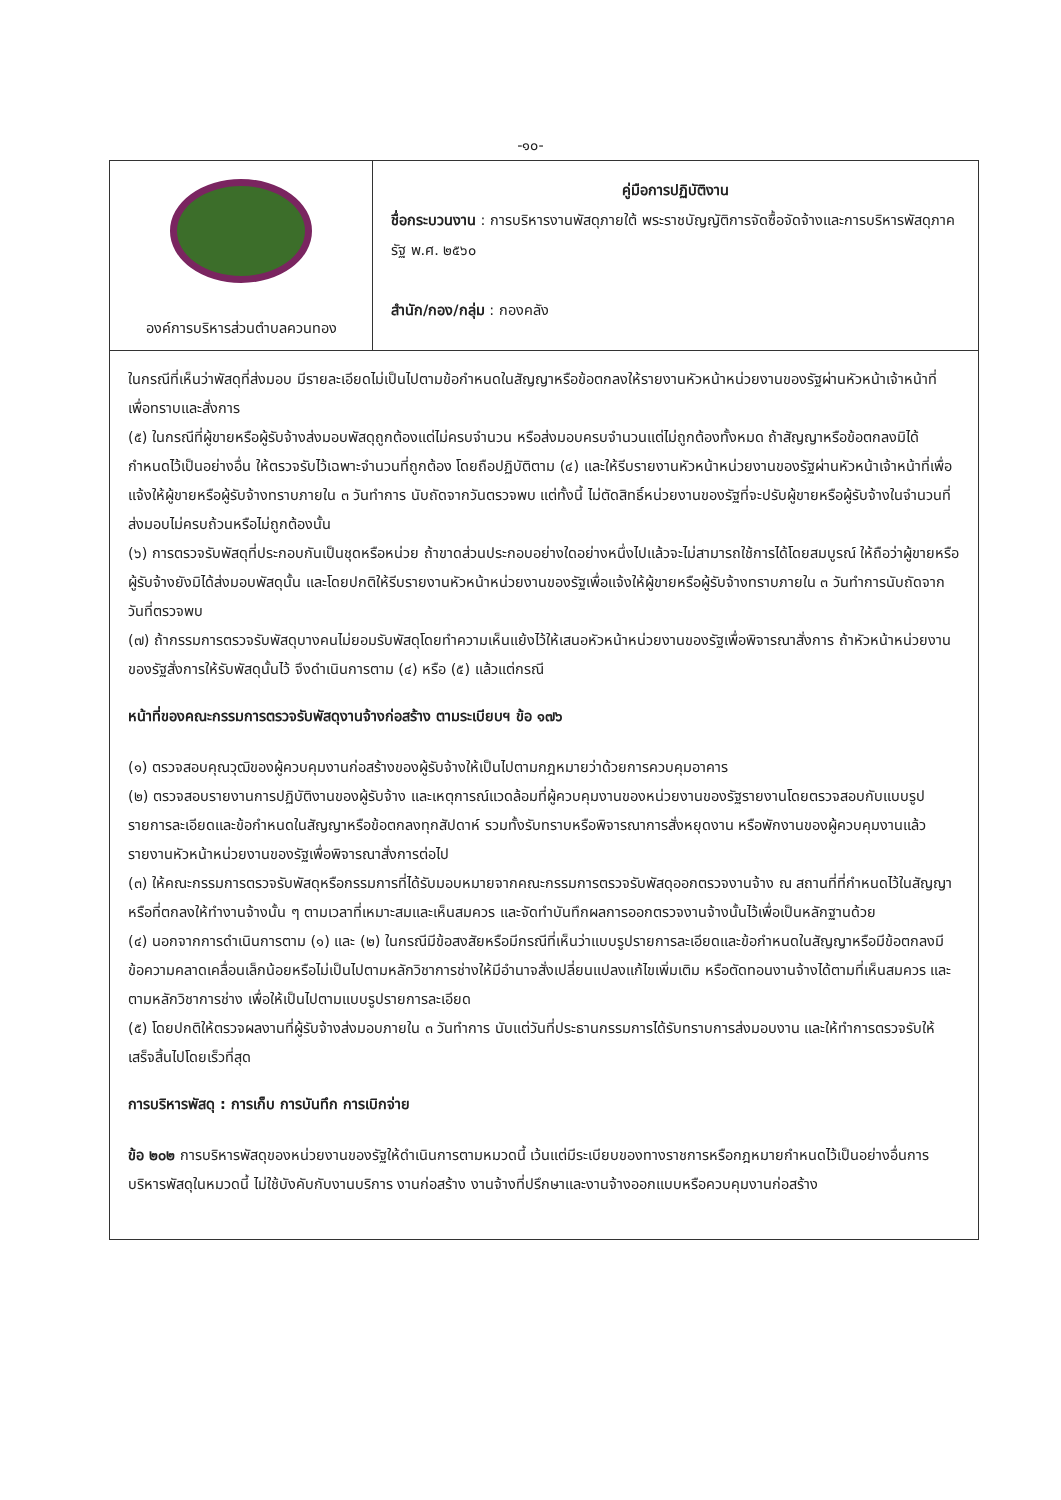-๑๐-
| องค์การบริหารส่วนตำบลควนทอง | คู่มือการปฏิบัติงาน ชื่อกระบวนงาน : การบริหารงานพัสดุภายใต้ พระราชบัญญัติการจัดซื้อจัดจ้างและการบริหารพัสดุภาครัฐ พ.ศ. ๒๕๖๐ สำนัก/กอง/กลุ่ม : กองคลัง |
ในกรณีที่เห็นว่าพัสดุที่ส่งมอบ มีรายละเอียดไม่เป็นไปตามข้อกำหนดในสัญญาหรือข้อตกลงให้รายงานหัวหน้าหน่วยงานของรัฐผ่านหัวหน้าเจ้าหน้าที่ เพื่อทราบและสั่งการ
(๕) ในกรณีที่ผู้ขายหรือผู้รับจ้างส่งมอบพัสดุถูกต้องแต่ไม่ครบจำนวน หรือส่งมอบครบจำนวนแต่ไม่ถูกต้องทั้งหมด ถ้าสัญญาหรือข้อตกลงมิได้กำหนดไว้เป็นอย่างอื่น ให้ตรวจรับไว้เฉพาะจำนวนที่ถูกต้อง โดยถือปฏิบัติตาม (๔) และให้รีบรายงานหัวหน้าหน่วยงานของรัฐผ่านหัวหน้าเจ้าหน้าที่เพื่อแจ้งให้ผู้ขายหรือผู้รับจ้างทราบภายใน ๓ วันทำการ นับถัดจากวันตรวจพบ แต่ทั้งนี้ ไม่ตัดสิทธิ์หน่วยงานของรัฐที่จะปรับผู้ขายหรือผู้รับจ้างในจำนวนที่ส่งมอบไม่ครบถ้วนหรือไม่ถูกต้องนั้น
(๖) การตรวจรับพัสดุที่ประกอบกันเป็นชุดหรือหน่วย ถ้าขาดส่วนประกอบอย่างใดอย่างหนึ่งไปแล้วจะไม่สามารถใช้การได้โดยสมบูรณ์ ให้ถือว่าผู้ขายหรือผู้รับจ้างยังมิได้ส่งมอบพัสดุนั้น และโดยปกติให้รีบรายงานหัวหน้าหน่วยงานของรัฐเพื่อแจ้งให้ผู้ขายหรือผู้รับจ้างทราบภายใน ๓ วันทำการนับถัดจากวันที่ตรวจพบ
(๗) ถ้ากรรมการตรวจรับพัสดุบางคนไม่ยอมรับพัสดุโดยทำความเห็นแย้งไว้ให้เสนอหัวหน้าหน่วยงานของรัฐเพื่อพิจารณาสั่งการ ถ้าหัวหน้าหน่วยงาน ของรัฐสั่งการให้รับพัสดุนั้นไว้ จึงดำเนินการตาม (๔) หรือ (๕) แล้วแต่กรณี
หน้าที่ของคณะกรรมการตรวจรับพัสดุงานจ้างก่อสร้าง ตามระเบียบฯ ข้อ ๑๗๖
(๑) ตรวจสอบคุณวุฒิของผู้ควบคุมงานก่อสร้างของผู้รับจ้างให้เป็นไปตามกฎหมายว่าด้วยการควบคุมอาคาร
(๒) ตรวจสอบรายงานการปฏิบัติงานของผู้รับจ้าง และเหตุการณ์แวดล้อมที่ผู้ควบคุมงานของหน่วยงานของรัฐรายงานโดยตรวจสอบกับแบบรูปรายการละเอียดและข้อกำหนดในสัญญาหรือข้อตกลงทุกสัปดาห์ รวมทั้งรับทราบหรือพิจารณาการสั่งหยุดงาน หรือพักงานของผู้ควบคุมงานแล้วรายงานหัวหน้าหน่วยงานของรัฐเพื่อพิจารณาสั่งการต่อไป
(๓) ให้คณะกรรมการตรวจรับพัสดุหรือกรรมการที่ได้รับมอบหมายจากคณะกรรมการตรวจรับพัสดุออกตรวจงานจ้าง ณ สถานที่ที่กำหนดไว้ในสัญญาหรือที่ตกลงให้ทำงานจ้างนั้น ๆ ตามเวลาที่เหมาะสมและเห็นสมควร และจัดทำบันทึกผลการออกตรวจงานจ้างนั้นไว้เพื่อเป็นหลักฐานด้วย
(๔) นอกจากการดำเนินการตาม (๑) และ (๒) ในกรณีมีข้อสงสัยหรือมีกรณีที่เห็นว่าแบบรูปรายการละเอียดและข้อกำหนดในสัญญาหรือมีข้อตกลงมีข้อความคลาดเคลื่อนเล็กน้อยหรือไม่เป็นไปตามหลักวิชาการช่างให้มีอำนาจสั่งเปลี่ยนแปลงแก้ไขเพิ่มเติม หรือตัดทอนงานจ้างได้ตามที่เห็นสมควร และตามหลักวิชาการช่าง เพื่อให้เป็นไปตามแบบรูปรายการละเอียด
(๕) โดยปกติให้ตรวจผลงานที่ผู้รับจ้างส่งมอบภายใน ๓ วันทำการ นับแต่วันที่ประธานกรรมการได้รับทราบการส่งมอบงาน และให้ทำการตรวจรับให้เสร็จสิ้นไปโดยเร็วที่สุด
การบริหารพัสดุ : การเก็บ การบันทึก การเบิกจ่าย
ข้อ ๒๐๒ การบริหารพัสดุของหน่วยงานของรัฐให้ดำเนินการตามหมวดนี้ เว้นแต่มีระเบียบของทางราชการหรือกฎหมายกำหนดไว้เป็นอย่างอื่นการบริหารพัสดุในหมวดนี้ ไม่ใช้บังคับกับงานบริการ งานก่อสร้าง งานจ้างที่ปรึกษาและงานจ้างออกแบบหรือควบคุมงานก่อสร้าง